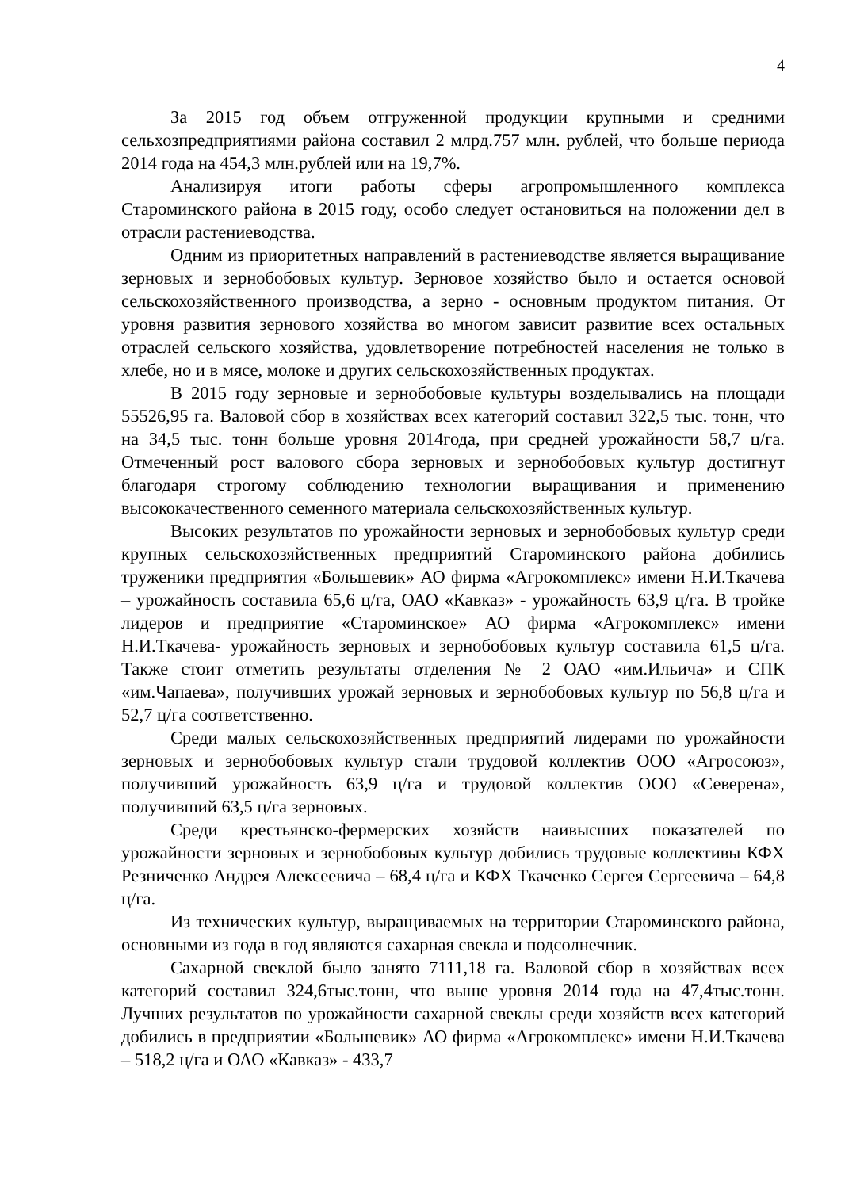4
За 2015 год объем отгруженной продукции крупными и средними сельхозпредприятиями района составил 2 млрд.757 млн. рублей, что больше периода 2014 года на 454,3 млн.рублей или на 19,7%.
Анализируя итоги работы сферы агропромышленного комплекса Староминского района в 2015 году, особо следует остановиться на положении дел в отрасли растениеводства.
Одним из приоритетных направлений в растениеводстве является выращивание зерновых и зернобобовых культур. Зерновое хозяйство было и остается основой сельскохозяйственного производства, а зерно - основным продуктом питания. От уровня развития зернового хозяйства во многом зависит развитие всех остальных отраслей сельского хозяйства, удовлетворение потребностей населения не только в хлебе, но и в мясе, молоке и других сельскохозяйственных продуктах.
В 2015 году зерновые и зернобобовые культуры возделывались на площади 55526,95 га. Валовой сбор в хозяйствах всех категорий составил 322,5 тыс. тонн, что на 34,5 тыс. тонн больше уровня 2014года, при средней урожайности 58,7 ц/га. Отмеченный рост валового сбора зерновых и зернобобовых культур достигнут благодаря строгому соблюдению технологии выращивания и применению высококачественного семенного материала сельскохозяйственных культур.
Высоких результатов по урожайности зерновых и зернобобовых культур среди крупных сельскохозяйственных предприятий Староминского района добились труженики предприятия «Большевик» АО фирма «Агрокомплекс» имени Н.И.Ткачева – урожайность составила 65,6 ц/га, ОАО «Кавказ» - урожайность 63,9 ц/га. В тройке лидеров и предприятие «Староминское» АО фирма «Агрокомплекс» имени Н.И.Ткачева- урожайность зерновых и зернобобовых культур составила 61,5 ц/га. Также стоит отметить результаты отделения № 2 ОАО «им.Ильича» и СПК «им.Чапаева», получивших урожай зерновых и зернобобовых культур по 56,8 ц/га и 52,7 ц/га соответственно.
Среди малых сельскохозяйственных предприятий лидерами по урожайности зерновых и зернобобовых культур стали трудовой коллектив ООО «Агросоюз», получивший урожайность 63,9 ц/га и трудовой коллектив ООО «Северена», получивший 63,5 ц/га зерновых.
Среди крестьянско-фермерских хозяйств наивысших показателей по урожайности зерновых и зернобобовых культур добились трудовые коллективы КФХ Резниченко Андрея Алексеевича – 68,4 ц/га и КФХ Ткаченко Сергея Сергеевича – 64,8 ц/га.
Из технических культур, выращиваемых на территории Староминского района, основными из года в год являются сахарная свекла и подсолнечник.
Сахарной свеклой было занято 7111,18 га. Валовой сбор в хозяйствах всех категорий составил 324,6тыс.тонн, что выше уровня 2014 года на 47,4тыс.тонн. Лучших результатов по урожайности сахарной свеклы среди хозяйств всех категорий добились в предприятии «Большевик» АО фирма «Агрокомплекс» имени Н.И.Ткачева – 518,2 ц/га и ОАО «Кавказ» - 433,7